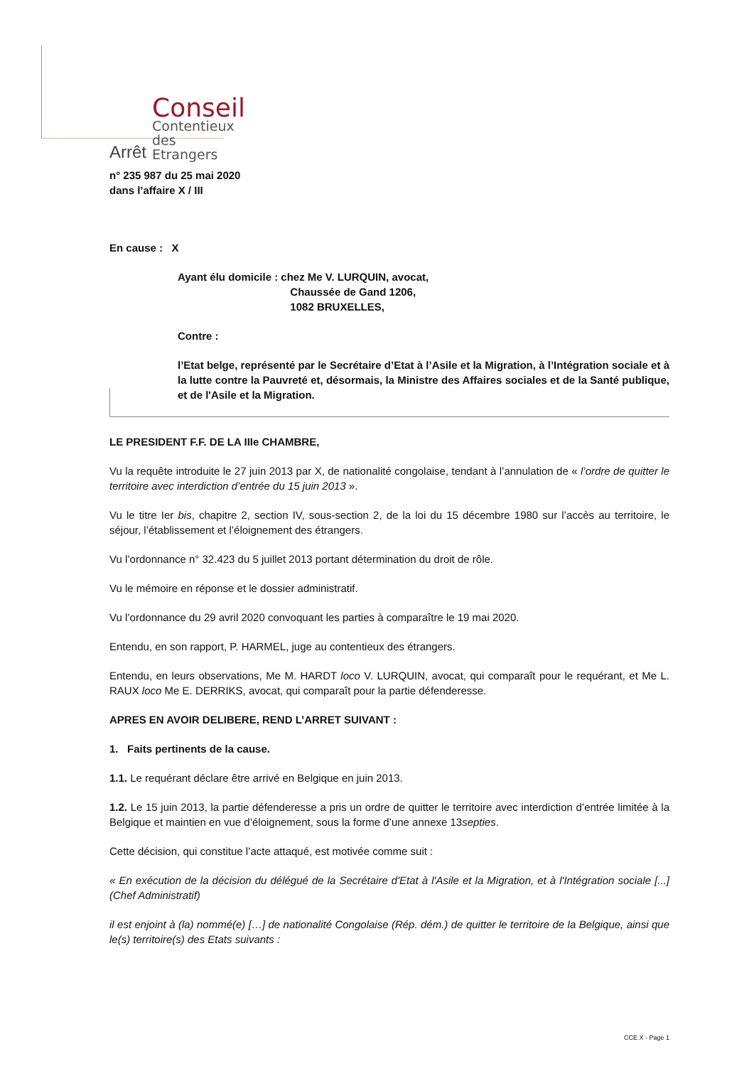Conseil
Contentieux des
Etrangers
Arrêt
n° 235 987 du 25 mai 2020
dans l’affaire X / III
En cause : X
Ayant élu domicile : chez Me V. LURQUIN, avocat,
Chaussée de Gand 1206,
1082 BRUXELLES,
Contre :
l’Etat belge, représenté par le Secrétaire d’Etat à l’Asile et la Migration, à l’Intégration sociale et à la lutte contre la Pauvreté et, désormais, la Ministre des Affaires sociales et de la Santé publique, et de l'Asile et la Migration.
LE PRESIDENT F.F. DE LA IIIe CHAMBRE,
Vu la requête introduite le 27 juin 2013 par X, de nationalité congolaise, tendant à l’annulation de « l’ordre de quitter le territoire avec interdiction d’entrée du 15 juin 2013 ».
Vu le titre Ier bis, chapitre 2, section IV, sous-section 2, de la loi du 15 décembre 1980 sur l’accès au territoire, le séjour, l’établissement et l’éloignement des étrangers.
Vu l’ordonnance n° 32.423 du 5 juillet 2013 portant détermination du droit de rôle.
Vu le mémoire en réponse et le dossier administratif.
Vu l’ordonnance du 29 avril 2020 convoquant les parties à comparaître le 19 mai 2020.
Entendu, en son rapport, P. HARMEL, juge au contentieux des étrangers.
Entendu, en leurs observations, Me M. HARDT loco V. LURQUIN, avocat, qui comparaît pour le requérant, et Me L. RAUX loco Me E. DERRIKS, avocat, qui comparaît pour la partie défenderesse.
APRES EN AVOIR DELIBERE, REND L’ARRET SUIVANT :
1. Faits pertinents de la cause.
1.1. Le requérant déclare être arrivé en Belgique en juin 2013.
1.2. Le 15 juin 2013, la partie défenderesse a pris un ordre de quitter le territoire avec interdiction d’entrée limitée à la Belgique et maintien en vue d’éloignement, sous la forme d’une annexe 13septies.
Cette décision, qui constitue l’acte attaqué, est motivée comme suit :
« En exécution de la décision du délégué de la Secrétaire d'Etat à l'Asile et la Migration, et à l'Intégration sociale [...] (Chef Administratif)
il est enjoint à (la) nommé(e) […] de nationalité Congolaise (Rép. dém.) de quitter le territoire de la Belgique, ainsi que le(s) territoire(s) des Etats suivants :
CCE X - Page 1